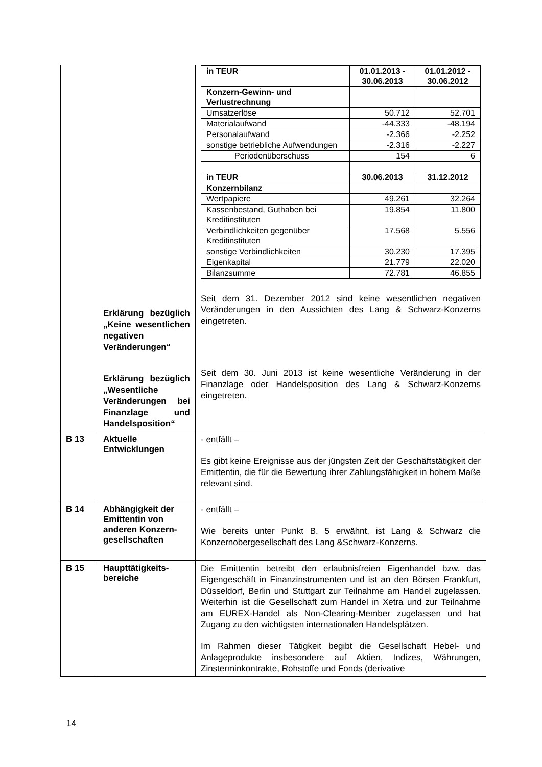| | Erklärung bezüglich „Keine wesentlichen negativen Veränderungen“ Erklärung bezüglich „Wesentliche Veränderungen bei Finanzlage und Handelsposition“ | / in TEUR / 01.01.2013 - 30.06.2013 / 01.01.2012 - 30.06.2012 / / Konzern-Gewinn- und Verlustrechnung / / / / Umsatzerlöse / 50.712 / 52.701 / / Materialaufwand / -44.333 / -48.194 / / Personalaufwand / -2.366 / -2.252 / / sonstige betriebliche Aufwendungen / -2.316 / -2.227 / / Periodenüberschuss / 154 / 6 / / in TEUR / 30.06.2013 / 31.12.2012 / / Konzernbilanz / / / / Wertpapiere / 49.261 / 32.264 / / Kassenbestand, Guthaben bei Kreditinstituten / 19.854 / 11.800 / / Verbindlichkeiten gegenüber Kreditinstituten / 17.568 / 5.556 / / sonstige Verbindlichkeiten / 30.230 / 17.395 / / Eigenkapital / 21.779 / 22.020 / / Bilanzsumme / 72.781 / 46.855 / Seit dem 31. Dezember 2012 sind keine wesentlichen negativen Veränderungen in den Aussichten des Lang & Schwarz-Konzerns eingetreten. Seit dem 30. Juni 2013 ist keine wesentliche Veränderung in der Finanzlage oder Handelsposition des Lang & Schwarz-Konzerns eingetreten. |
| B 13 | Aktuelle Entwicklungen | - entfällt – Es gibt keine Ereignisse aus der jüngsten Zeit der Geschäftstätigkeit der Emittentin, die für die Bewertung ihrer Zahlungsfähigkeit in hohem Maße relevant sind. |
| B 14 | Abhängigkeit der Emittentin von anderen Konzern-gesellschaften | - entfällt – Wie bereits unter Punkt B. 5 erwähnt, ist Lang & Schwarz die Konzernobergesellschaft des Lang &Schwarz-Konzerns. |
| B 15 | Haupttätigkeits-bereiche | Die Emittentin betreibt den erlaubnisfreien Eigenhandel bzw. das Eigengeschäft in Finanzinstrumenten und ist an den Börsen Frankfurt, Düsseldorf, Berlin und Stuttgart zur Teilnahme am Handel zugelassen. Weiterhin ist die Gesellschaft zum Handel in Xetra und zur Teilnahme am EUREX-Handel als Non-Clearing-Member zugelassen und hat Zugang zu den wichtigsten internationalen Handelsplätzen. Im Rahmen dieser Tätigkeit begibt die Gesellschaft Hebel- und Anlageprodukte insbesondere auf Aktien, Indizes, Währungen, Zinsterminkontrakte, Rohstoffe und Fonds (derivative |
14